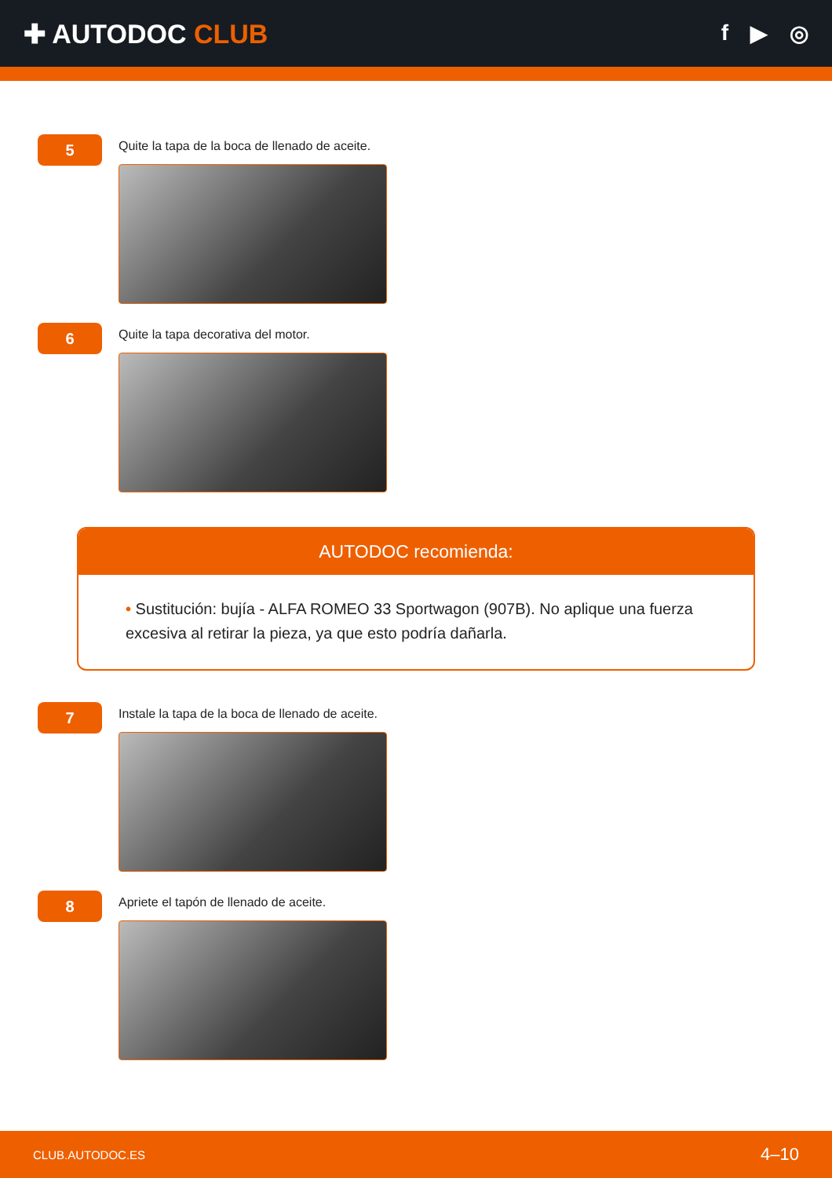✚ AUTODOC CLUB
f ▶ ◎
5
Quite la tapa de la boca de llenado de aceite.
6
Quite la tapa decorativa del motor.
AUTODOC recomienda:
• Sustitución: bujía - ALFA ROMEO 33 Sportwagon (907B). No aplique una fuerza excesiva al retirar la pieza, ya que esto podría dañarla.
7
Instale la tapa de la boca de llenado de aceite.
8
Apriete el tapón de llenado de aceite.
CLUB.AUTODOC.ES 4–10